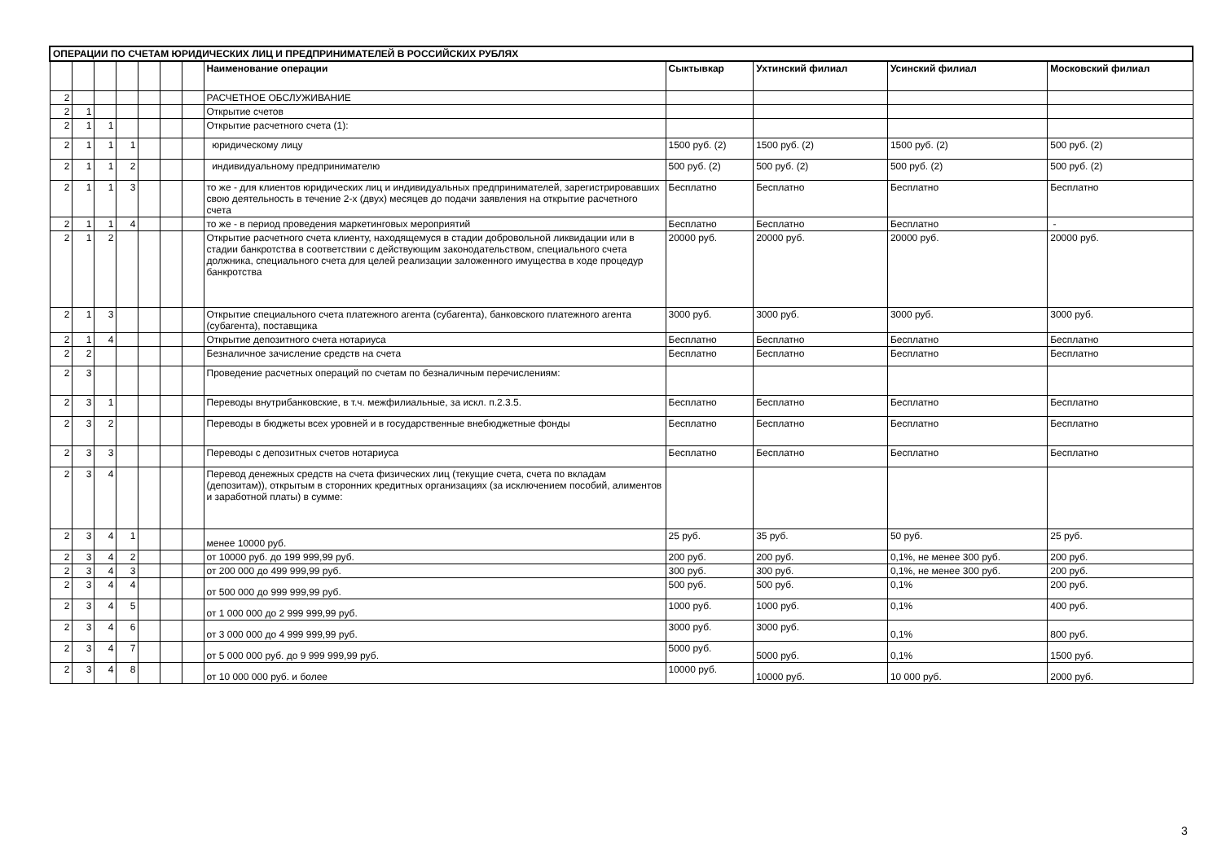| ОПЕРАЦИИ ПО СЧЕТАМ ЮРИДИЧЕСКИХ ЛИЦ И ПРЕДПРИНИМАТЕЛЕЙ В РОССИЙСКИХ РУБЛЯХ | | | | | | | | | | | |
| | | | | | | | Наименование операции | Сыктывкар | Ухтинский филиал | Усинский филиал | Московский филиал |
| 2 | | | | | | | РАСЧЕТНОЕ ОБСЛУЖИВАНИЕ | | | | |
| 2 | 1 | | | | | | Открытие счетов | | | | |
| 2 | 1 | 1 | | | | | Открытие расчетного счета (1): | | | | |
| 2 | 1 | 1 | 1 | | | | юридическому лицу | 1500 руб. (2) | 1500 руб. (2) | 1500 руб. (2) | 500 руб. (2) |
| 2 | 1 | 1 | 2 | | | | индивидуальному предпринимателю | 500 руб. (2) | 500 руб. (2) | 500 руб. (2) | 500 руб. (2) |
| 2 | 1 | 1 | 3 | | | | то же - для клиентов юридических лиц и индивидуальных предпринимателей, зарегистрировавших свою деятельность в течение 2-х (двух) месяцев до подачи заявления на открытие расчетного счета | Бесплатно | Бесплатно | Бесплатно | Бесплатно |
| 2 | 1 | 1 | 4 | | | | то же - в период проведения маркетинговых мероприятий | Бесплатно | Бесплатно | Бесплатно | - |
| 2 | 1 | 2 | | | | | Открытие расчетного счета клиенту, находящемуся в стадии добровольной ликвидации или в стадии банкротства в соответствии с действующим законодательством, специального счета должника, специального счета для целей реализации заложенного имущества в ходе процедур банкротства | 20000 руб. | 20000 руб. | 20000 руб. | 20000 руб. |
| 2 | 1 | 3 | | | | | Открытие специального счета платежного агента (субагента), банковского платежного агента (субагента), поставщика | 3000 руб. | 3000 руб. | 3000 руб. | 3000 руб. |
| 2 | 1 | 4 | | | | | Открытие депозитного счета нотариуса | Бесплатно | Бесплатно | Бесплатно | Бесплатно |
| 2 | 2 | | | | | | Безналичное зачисление средств на счета | Бесплатно | Бесплатно | Бесплатно | Бесплатно |
| 2 | 3 | | | | | | Проведение расчетных операций по счетам по безналичным перечислениям: | | | | |
| 2 | 3 | 1 | | | | | Переводы внутрибанковские, в т.ч. межфилиальные, за искл. п.2.3.5. | Бесплатно | Бесплатно | Бесплатно | Бесплатно |
| 2 | 3 | 2 | | | | | Переводы в бюджеты всех уровней и в государственные внебюджетные фонды | Бесплатно | Бесплатно | Бесплатно | Бесплатно |
| 2 | 3 | 3 | | | | | Переводы с депозитных счетов нотариуса | Бесплатно | Бесплатно | Бесплатно | Бесплатно |
| 2 | 3 | 4 | | | | | Перевод денежных средств на счета физических лиц (текущие счета, счета по вкладам (депозитам)), открытым в сторонних кредитных организациях (за исключением пособий, алиментов и заработной платы) в сумме: | | | | |
| 2 | 3 | 4 | 1 | | | | менее 10000 руб. | 25 руб. | 35 руб. | 50 руб. | 25 руб. |
| 2 | 3 | 4 | 2 | | | | от 10000 руб. до 199 999,99 руб. | 200 руб. | 200 руб. | 0,1%, не менее 300 руб. | 200 руб. |
| 2 | 3 | 4 | 3 | | | | от 200 000 до 499 999,99 руб. | 300 руб. | 300 руб. | 0,1%, не менее 300 руб. | 200 руб. |
| 2 | 3 | 4 | 4 | | | | от 500 000 до 999 999,99 руб. | 500 руб. | 500 руб. | 0,1% | 200 руб. |
| 2 | 3 | 4 | 5 | | | | от 1 000 000 до 2 999 999,99 руб. | 1000 руб. | 1000 руб. | 0,1% | 400 руб. |
| 2 | 3 | 4 | 6 | | | | от 3 000 000 до 4 999 999,99 руб. | 3000 руб. | 3000 руб. | 0,1% | 800 руб. |
| 2 | 3 | 4 | 7 | | | | от 5 000 000 руб. до 9 999 999,99 руб. | 5000 руб. | 5000 руб. | 0,1% | 1500 руб. |
| 2 | 3 | 4 | 8 | | | | от 10 000 000 руб. и более | 10000 руб. | 10000 руб. | 10 000 руб. | 2000 руб. |
3